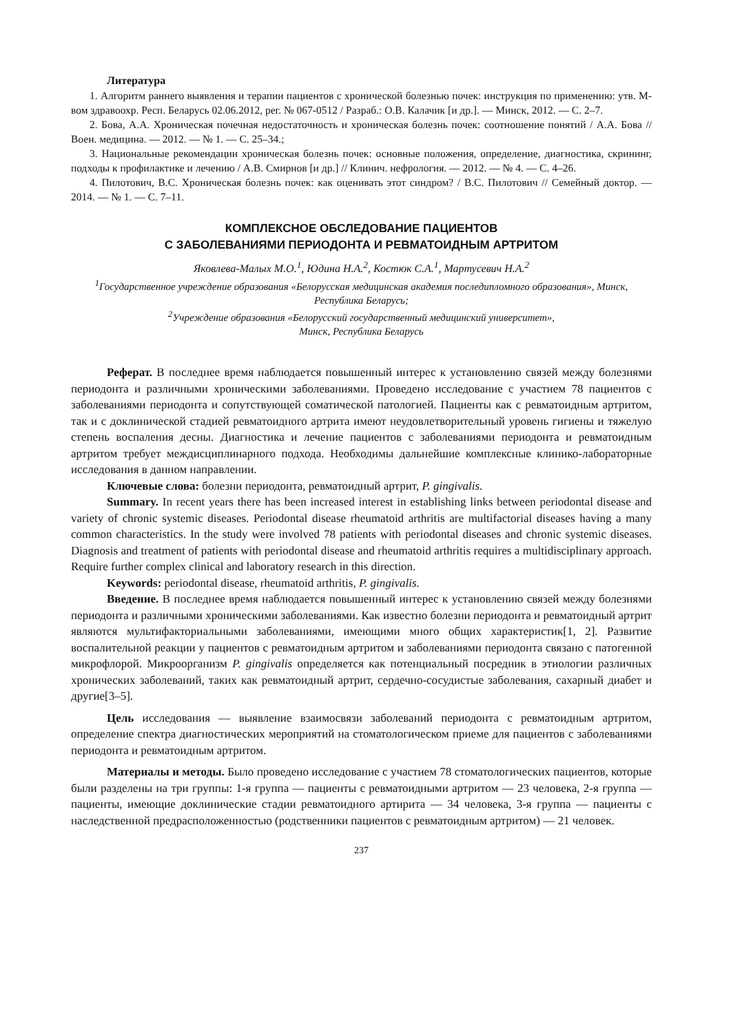Литература
1. Алгоритм раннего выявления и терапии пациентов с хронической болезнью почек: инструкция по применению: утв. М-вом здравоохр. Респ. Беларусь 02.06.2012, рег. № 067-0512 / Разраб.: О.В. Калачик [и др.]. — Минск, 2012. — С. 2–7.
2. Бова, А.А. Хроническая почечная недостаточность и хроническая болезнь почек: соотношение понятий / А.А. Бова // Воен. медицина. — 2012. — № 1. — С. 25–34.;
3. Национальные рекомендации хроническая болезнь почек: основные положения, определение, диагностика, скрининг, подходы к профилактике и лечению / А.В. Смирнов [и др.] // Клинич. нефрология. — 2012. — № 4. — С. 4–26.
4. Пилотович, В.С. Хроническая болезнь почек: как оценивать этот синдром? / В.С. Пилотович // Семейный доктор. — 2014. — № 1. — С. 7–11.
КОМПЛЕКСНОЕ ОБСЛЕДОВАНИЕ ПАЦИЕНТОВ
С ЗАБОЛЕВАНИЯМИ ПЕРИОДОНТА И РЕВМАТОИДНЫМ АРТРИТОМ
Яковлева-Малых М.О.<sup>1</sup>, Юдина Н.А.<sup>2</sup>, Костюк С.А.<sup>1</sup>, Мартусевич Н.А.<sup>2</sup>
<sup>1</sup> Государственное учреждение образования «Белорусская медицинская академия последипломного образования», Минск, Республика Беларусь;
<sup>2</sup> Учреждение образования «Белорусский государственный медицинский университет»,
Минск, Республика Беларусь
Реферат. В последнее время наблюдается повышенный интерес к установлению связей между болезнями периодонта и различными хроническими заболеваниями. Проведено исследование с участием 78 пациентов с заболеваниями периодонта и сопутствующей соматической патологией. Пациенты как с ревматоидным артритом, так и с доклинической стадией ревматоидного артрита имеют неудовлетворительный уровень гигиены и тяжелую степень воспаления десны. Диагностика и лечение пациентов с заболеваниями периодонта и ревматоидным артритом требует междисциплинарного подхода. Необходимы дальнейшие комплексные клинико-лабораторные исследования в данном направлении.
Ключевые слова: болезни периодонта, ревматоидный артрит, P. gingivalis.
Summary. In recent years there has been increased interest in establishing links between periodontal disease and variety of chronic systemic diseases. Periodontal disease rheumatoid arthritis are multifactorial diseases having a many common characteristics. In the study were involved 78 patients with periodontal diseases and chronic systemic diseases. Diagnosis and treatment of patients with periodontal disease and rheumatoid arthritis requires a multidisciplinary approach. Require further complex clinical and laboratory research in this direction.
Keywords: periodontal disease, rheumatoid arthritis, P. gingivalis.
Введение. В последнее время наблюдается повышенный интерес к установлению связей между болезнями периодонта и различными хроническими заболеваниями. Как известно болезни периодонта и ревматоидный артрит являются мультифакториальными заболеваниями, имеющими много общих характеристик[1, 2]. Развитие воспалительной реакции у пациентов с ревматоидным артритом и заболеваниями периодонта связано с патогенной микрофлорой. Микроорганизм P. gingivalis определяется как потенциальный посредник в этиологии различных хронических заболеваний, таких как ревматоидный артрит, сердечно-сосудистые заболевания, сахарный диабет и другие[3–5].
Цель исследования — выявление взаимосвязи заболеваний периодонта с ревматоидным артритом, определение спектра диагностических мероприятий на стоматологическом приеме для пациентов с заболеваниями периодонта и ревматоидным артритом.
Материалы и методы. Было проведено исследование с участием 78 стоматологических пациентов, которые были разделены на три группы: 1-я группа — пациенты с ревматоидными артритом — 23 человека, 2-я группа — пациенты, имеющие доклинические стадии ревматоидного артирита — 34 человека, 3-я группа — пациенты с наследственной предрасположенностью (родственники пациентов с ревматоидным артритом) — 21 человек.
237